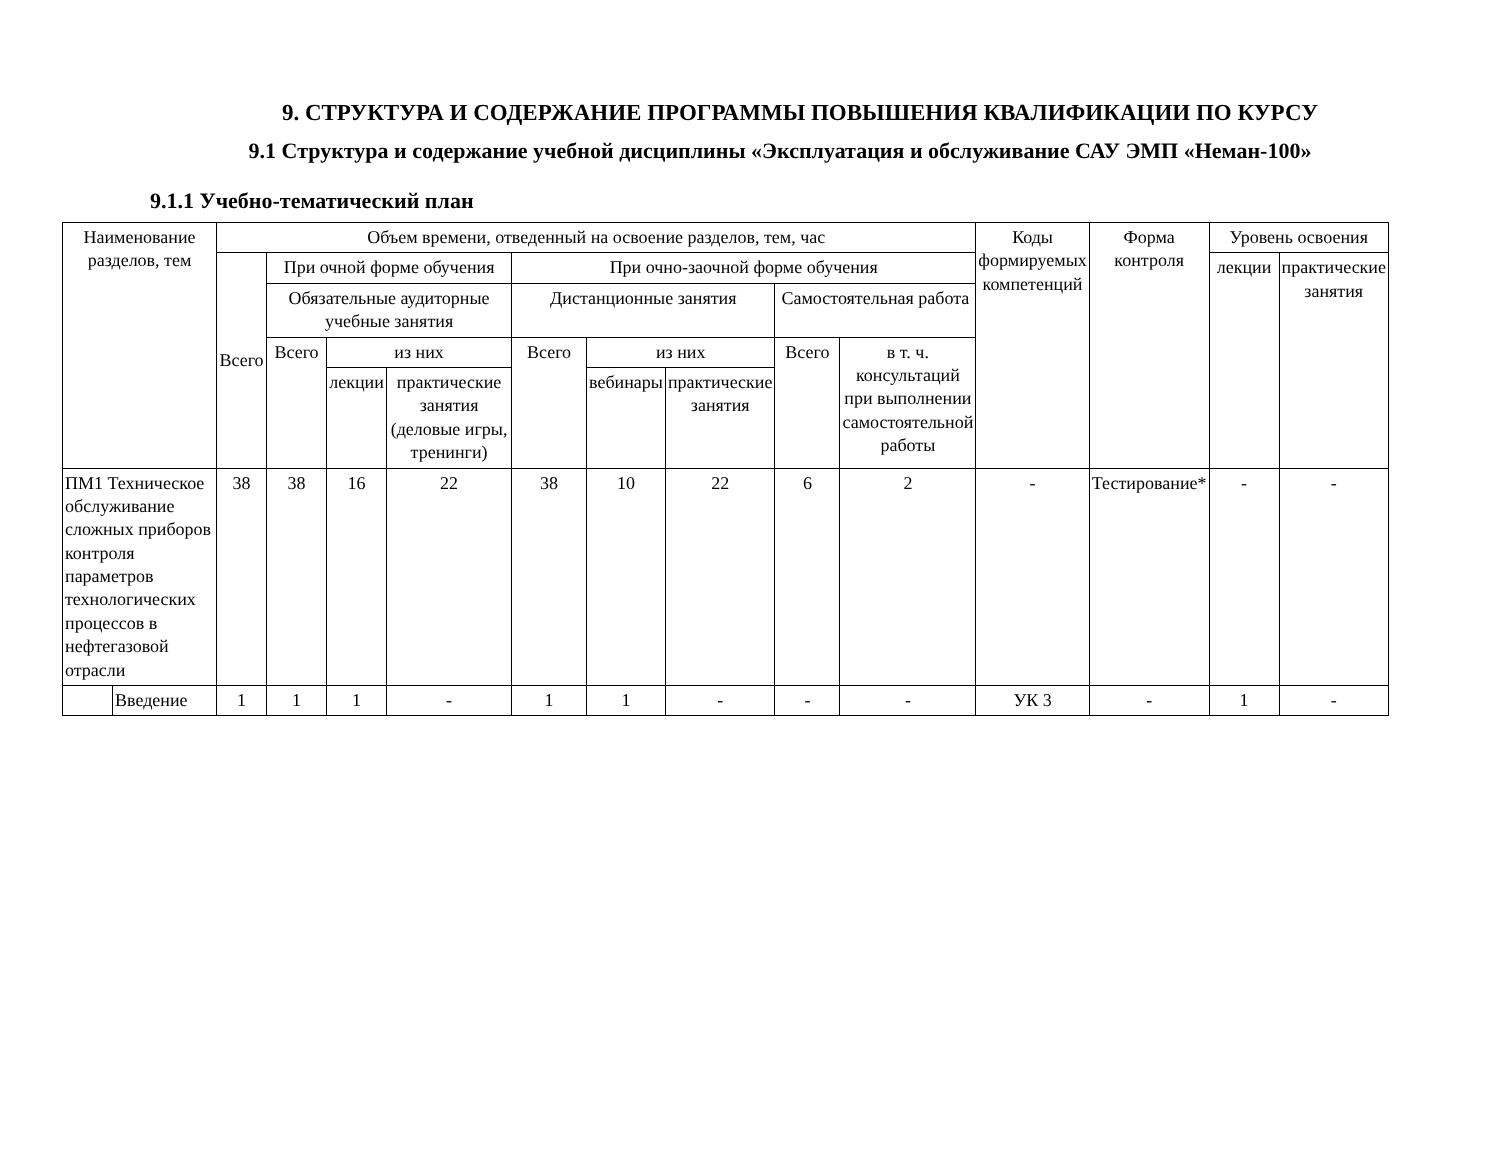9. СТРУКТУРА И СОДЕРЖАНИЕ ПРОГРАММЫ ПОВЫШЕНИЯ КВАЛИФИКАЦИИ ПО КУРСУ
9.1 Структура и содержание учебной дисциплины «Эксплуатация и обслуживание САУ ЭМП «Неман-100»
9.1.1 Учебно-тематический план
| Наименование разделов, тем | | Объем времени, отведенный на освоение разделов, тем, час | | | | | | | | | Коды формируемых компетенций | Форма контроля | Уровень освоения | |
| | | Всего | При очной форме обучения | | | При очно-заочной форме обучения | | | | | | | лекции | практические занятия |
| | | | Обязательные аудиторные учебные занятия | | | Дистанционные занятия | | | Самостоятельная работа | | | | | |
| | | | Всего | из них | | Всего | из них | | Всего | в т. ч. консультаций при выполнении самостоятельной работы | | | | |
| | | | | лекции | практические занятия (деловые игры, тренинги) | | вебинары | практические занятия | | | | | | |
| ПМ1 Техническое обслуживание сложных приборов контроля параметров технологических процессов в нефтегазовой отрасли | | 38 | 38 | 16 | 22 | 38 | 10 | 22 | 6 | 2 | - | Тестирование* | - | - |
| | Введение | 1 | 1 | 1 | - | 1 | 1 | - | - | - | УК 3 | - | 1 | - |